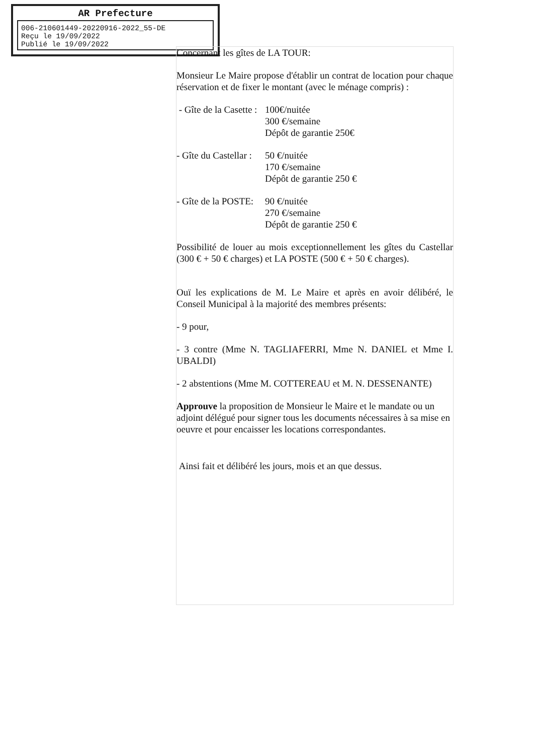AR Prefecture
006-210601449-20220916-2022_55-DE
Reçu le 19/09/2022
Publié le 19/09/2022
Concernant les gîtes de LA TOUR:
Monsieur Le Maire propose d'établir un contrat de location pour chaque réservation et de fixer le montant (avec le ménage compris) :
- Gîte de la Casette :
100€/nuitée
300 €/semaine
Dépôt de garantie 250€
- Gîte du Castellar :
50 €/nuitée
170 €/semaine
Dépôt de garantie 250 €
- Gîte de la POSTE:
90 €/nuitée
270 €/semaine
Dépôt de garantie 250 €
Possibilité de louer au mois exceptionnellement les gîtes du Castellar (300 € + 50 € charges) et LA POSTE (500 € + 50 € charges).
Ouï les explications de M. Le Maire et après en avoir délibéré, le Conseil Municipal à la majorité des membres présents:
- 9 pour,
- 3 contre (Mme N. TAGLIAFERRI, Mme N. DANIEL et Mme I. UBALDI)
- 2 abstentions (Mme M. COTTEREAU et M. N. DESSENANTE)
Approuve la proposition de Monsieur le Maire et le mandate ou un adjoint délégué pour signer tous les documents nécessaires à sa mise en oeuvre et pour encaisser les locations correspondantes.
Ainsi fait et délibéré les jours, mois et an que dessus.